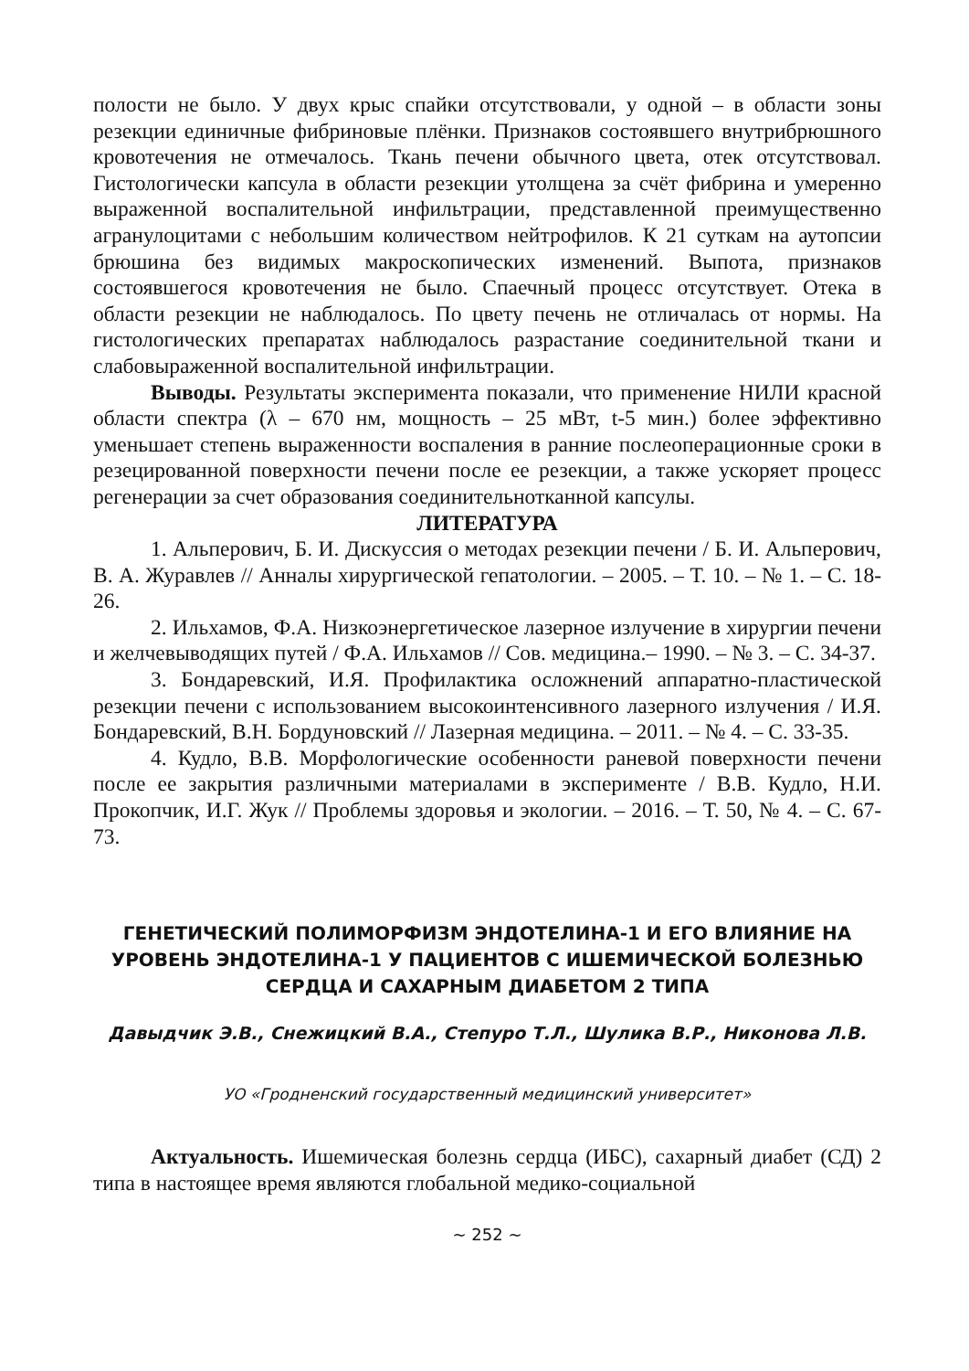полости не было. У двух крыс спайки отсутствовали, у одной – в области зоны резекции единичные фибриновые плёнки. Признаков состоявшего внутрибрюшного кровотечения не отмечалось. Ткань печени обычного цвета, отек отсутствовал. Гистологически капсула в области резекции утолщена за счёт фибрина и умеренно выраженной воспалительной инфильтрации, представленной преимущественно агранулоцитами с небольшим количеством нейтрофилов. К 21 суткам на аутопсии брюшина без видимых макроскопических изменений. Выпота, признаков состоявшегося кровотечения не было. Спаечный процесс отсутствует. Отека в области резекции не наблюдалось. По цвету печень не отличалась от нормы. На гистологических препаратах наблюдалось разрастание соединительной ткани и слабовыраженной воспалительной инфильтрации.
Выводы. Результаты эксперимента показали, что применение НИЛИ красной области спектра (λ – 670 нм, мощность – 25 мВт, t-5 мин.) более эффективно уменьшает степень выраженности воспаления в ранние послеоперационные сроки в резецированной поверхности печени после ее резекции, а также ускоряет процесс регенерации за счет образования соединительнотканной капсулы.
ЛИТЕРАТУРА
1. Альперович, Б. И. Дискуссия о методах резекции печени / Б. И. Альперович, В. А. Журавлев // Анналы хирургической гепатологии. – 2005. – Т. 10. – № 1. – С. 18-26.
2. Ильхамов, Ф.А. Низкоэнергетическое лазерное излучение в хирургии печени и желчевыводящих путей / Ф.А. Ильхамов // Сов. медицина.– 1990. – № 3. – С. 34-37.
3. Бондаревский, И.Я. Профилактика осложнений аппаратно-пластической резекции печени с использованием высокоинтенсивного лазерного излучения / И.Я. Бондаревский, В.Н. Бордуновский // Лазерная медицина. – 2011. – № 4. – С. 33-35.
4. Кудло, В.В. Морфологические особенности раневой поверхности печени после ее закрытия различными материалами в эксперименте / В.В. Кудло, Н.И. Прокопчик, И.Г. Жук // Проблемы здоровья и экологии. – 2016. – Т. 50, № 4. – С. 67-73.
ГЕНЕТИЧЕСКИЙ ПОЛИМОРФИЗМ ЭНДОТЕЛИНА-1 И ЕГО ВЛИЯНИЕ НА УРОВЕНЬ ЭНДОТЕЛИНА-1 У ПАЦИЕНТОВ С ИШЕМИЧЕСКОЙ БОЛЕЗНЬЮ СЕРДЦА И САХАРНЫМ ДИАБЕТОМ 2 ТИПА
Давыдчик Э.В., Снежицкий В.А., Степуро Т.Л., Шулика В.Р., Никонова Л.В.
УО «Гродненский государственный медицинский университет»
Актуальность. Ишемическая болезнь сердца (ИБС), сахарный диабет (СД) 2 типа в настоящее время являются глобальной медико-социальной
~ 252 ~